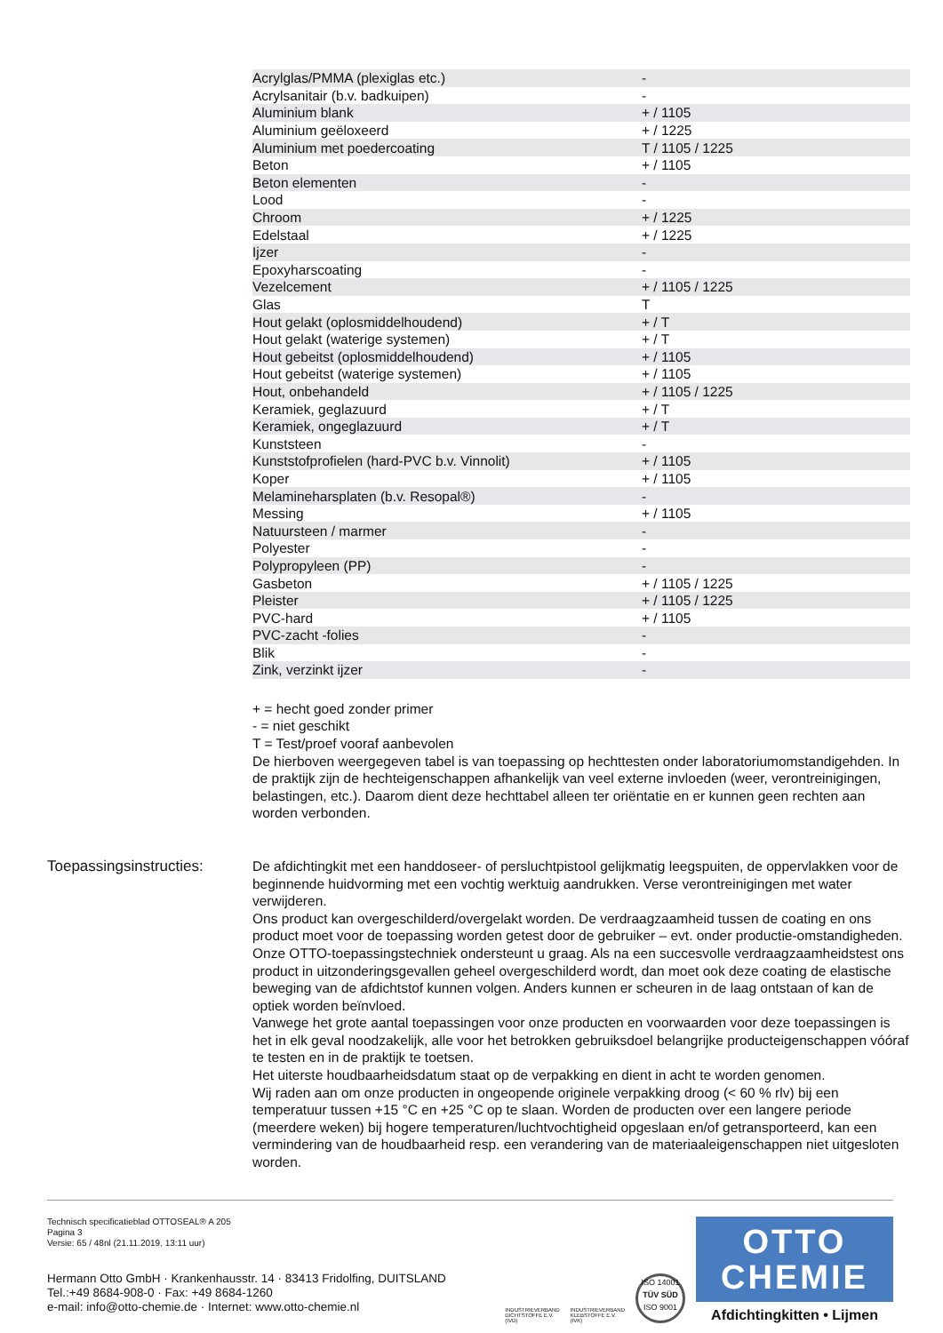| Acrylglas/PMMA (plexiglas etc.) | - |
| Acrylsanitair (b.v. badkuipen) | - |
| Aluminium blank | + / 1105 |
| Aluminium geëloxeerd | + / 1225 |
| Aluminium met poedercoating | T / 1105 / 1225 |
| Beton | + / 1105 |
| Beton elementen | - |
| Lood | - |
| Chroom | + / 1225 |
| Edelstaal | + / 1225 |
| Ijzer | - |
| Epoxyharscoating | - |
| Vezelcement | + / 1105 / 1225 |
| Glas | T |
| Hout gelakt (oplosmiddelhoudend) | + / T |
| Hout gelakt (waterige systemen) | + / T |
| Hout gebeitst (oplosmiddelhoudend) | + / 1105 |
| Hout gebeitst (waterige systemen) | + / 1105 |
| Hout, onbehandeld | + / 1105 / 1225 |
| Keramiek, geglazuurd | + / T |
| Keramiek, ongeglazuurd | + / T |
| Kunststeen | - |
| Kunststofprofielen (hard-PVC b.v. Vinnolit) | + / 1105 |
| Koper | + / 1105 |
| Melamineharsplaten (b.v. Resopal®) | - |
| Messing | + / 1105 |
| Natuursteen / marmer | - |
| Polyester | - |
| Polypropyleen (PP) | - |
| Gasbeton | + / 1105 / 1225 |
| Pleister | + / 1105 / 1225 |
| PVC-hard | + / 1105 |
| PVC-zacht -folies | - |
| Blik | - |
| Zink, verzinkt ijzer | - |
+ = hecht goed zonder primer
- = niet geschikt
T = Test/proef vooraf aanbevolen
De hierboven weergegeven tabel is van toepassing op hechttesten onder laboratoriumomstandigehden. In de praktijk zijn de hechteigenschappen afhankelijk van veel externe invloeden (weer, verontreinigingen, belastingen, etc.). Daarom dient deze hechttabel alleen ter oriëntatie en er kunnen geen rechten aan worden verbonden.
Toepassingsinstructies: De afdichtingkit met een handdoseer- of persluchtpistool gelijkmatig leegspuiten, de oppervlakken voor de beginnende huidvorming met een vochtig werktuig aandrukken. Verse verontreinigingen met water verwijderen.
Ons product kan overgeschilderd/overgelakt worden. De verdraagzaamheid tussen de coating en ons product moet voor de toepassing worden getest door de gebruiker – evt. onder productie-omstandigheden. Onze OTTO-toepassingstechniek ondersteunt u graag. Als na een succesvolle verdraagzaamheidstest ons product in uitzonderingsgevallen geheel overgeschilderd wordt, dan moet ook deze coating de elastische beweging van de afdichtstof kunnen volgen. Anders kunnen er scheuren in de laag ontstaan of kan de optiek worden beïnvloed.
Vanwege het grote aantal toepassingen voor onze producten en voorwaarden voor deze toepassingen is het in elk geval noodzakelijk, alle voor het betrokken gebruiksdoel belangrijke producteigenschappen vóóraf te testen en in de praktijk te toetsen.
Het uiterste houdbaarheidsdatum staat op de verpakking en dient in acht te worden genomen.
Wij raden aan om onze producten in ongeopende originele verpakking droog (< 60 % rlv) bij een temperatuur tussen +15 °C en +25 °C op te slaan. Worden de producten over een langere periode (meerdere weken) bij hogere temperaturen/luchtvochtigheid opgeslaan en/of getransporteerd, kan een vermindering van de houdbaarheid resp. een verandering van de materiaaleigenschappen niet uitgesloten worden.
Technisch specificatieblad OTTOSEAL® A 205
Pagina 3
Versie: 65 / 48nl (21.11.2019, 13:11 uur)
Hermann Otto GmbH · Krankenhausstr. 14 · 83413 Fridolfing, DUITSLAND
Tel.:+49 8684-908-0 · Fax: +49 8684-1260
e-mail: info@otto-chemie.de · Internet: www.otto-chemie.nl
INDUSTRIEVERBAND
DICHTSTOFFE E.V.
(IVD)
INDUSTRIEVERBAND
KLEBSTOFFE E.V.
(IVK)
ISO 14001
TÜV SÜD
ISO 9001
OTTO
CHEMIE
Afdichtingkitten • Lijmen